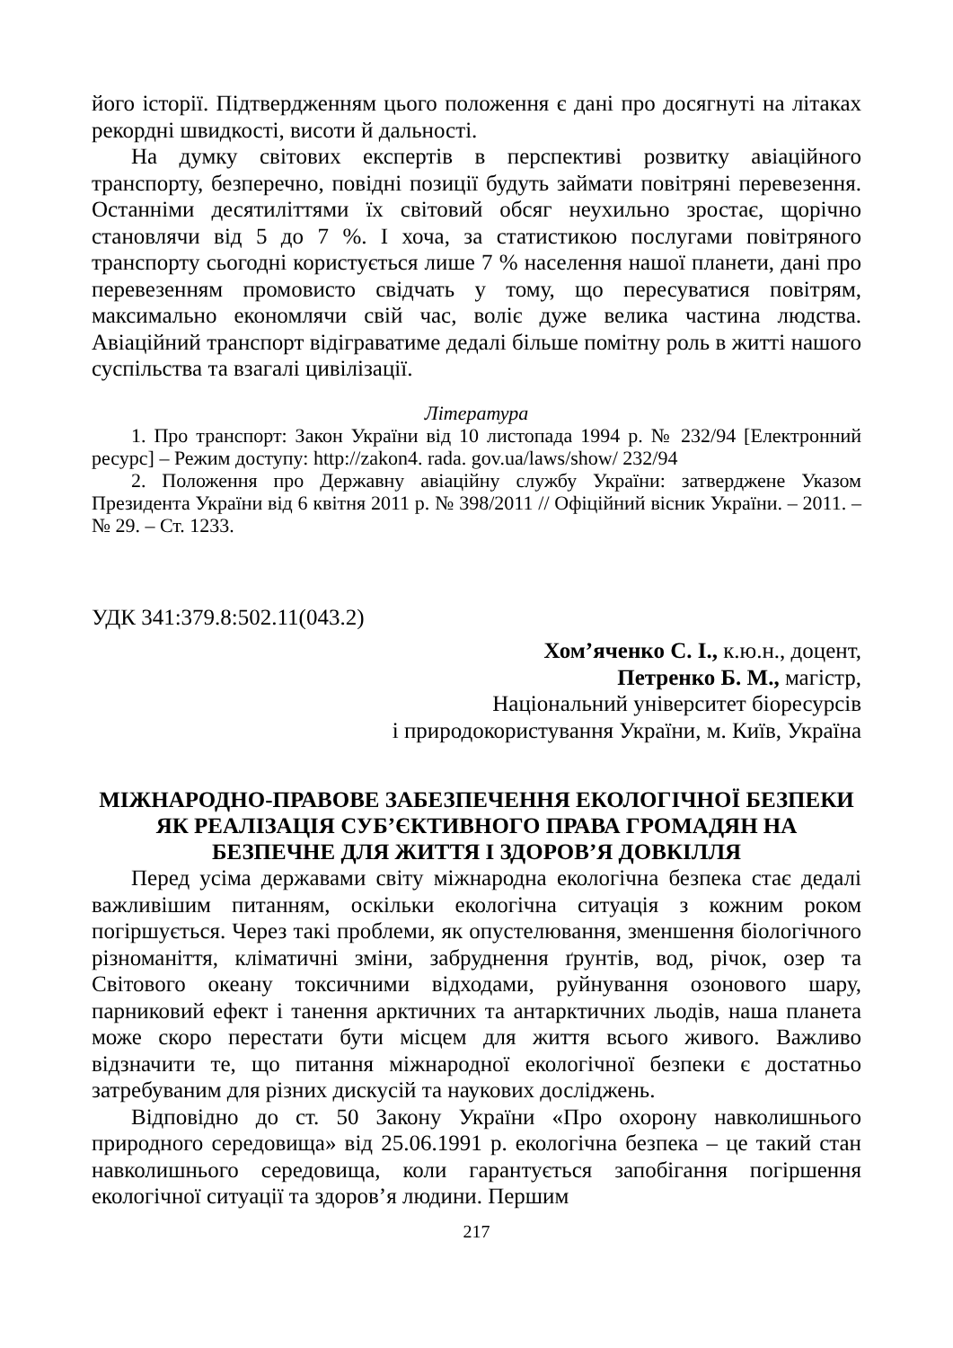його історії. Підтвердженням цього положення є дані про досягнуті на літаках рекордні швидкості, висоти й дальності.
На думку світових експертів в перспективі розвитку авіаційного транспорту, безперечно, повідні позиції будуть займати повітряні перевезення. Останніми десятиліттями їх світовий обсяг неухильно зростає, щорічно становлячи від 5 до 7 %. І хоча, за статистикою послугами повітряного транспорту сьогодні користується лише 7 % населення нашої планети, дані про перевезенням промовисто свідчать у тому, що пересуватися повітрям, максимально економлячи свій час, воліє дуже велика частина людства. Авіаційний транспорт відіграватиме дедалі більше помітну роль в житті нашого суспільства та взагалі цивілізації.
Література
1. Про транспорт: Закон України від 10 листопада 1994 р. № 232/94 [Електронний ресурс] – Режим доступу: http://zakon4. rada. gov.ua/laws/show/ 232/94
2. Положення про Державну авіаційну службу України: затверджене Указом Президента України від 6 квітня 2011 р. № 398/2011 // Офіційний вісник України. – 2011. – № 29. – Ст. 1233.
УДК 341:379.8:502.11(043.2)
Хом’яченко С. І., к.ю.н., доцент,
Петренко Б. М., магістр,
Національний університет біоресурсів
і природокористування України, м. Київ, Україна
МІЖНАРОДНО-ПРАВОВЕ ЗАБЕЗПЕЧЕННЯ ЕКОЛОГІЧНОЇ БЕЗПЕКИ ЯК РЕАЛІЗАЦІЯ СУБ’ЄКТИВНОГО ПРАВА ГРОМАДЯН НА БЕЗПЕЧНЕ ДЛЯ ЖИТТЯ І ЗДОРОВ’Я ДОВКІЛЛЯ
Перед усіма державами світу міжнародна екологічна безпека стає дедалі важливішим питанням, оскільки екологічна ситуація з кожним роком погіршується. Через такі проблеми, як опустелювання, зменшення біологічного різноманіття, кліматичні зміни, забруднення ґрунтів, вод, річок, озер та Світового океану токсичними відходами, руйнування озонового шару, парниковий ефект і танення арктичних та антарктичних льодів, наша планета може скоро перестати бути місцем для життя всього живого. Важливо відзначити те, що питання міжнародної екологічної безпеки є достатньо затребуваним для різних дискусій та наукових досліджень.
Відповідно до ст. 50 Закону України «Про охорону навколишнього природного середовища» від 25.06.1991 р. екологічна безпека – це такий стан навколишнього середовища, коли гарантується запобігання погіршення екологічної ситуації та здоров’я людини. Першим
217